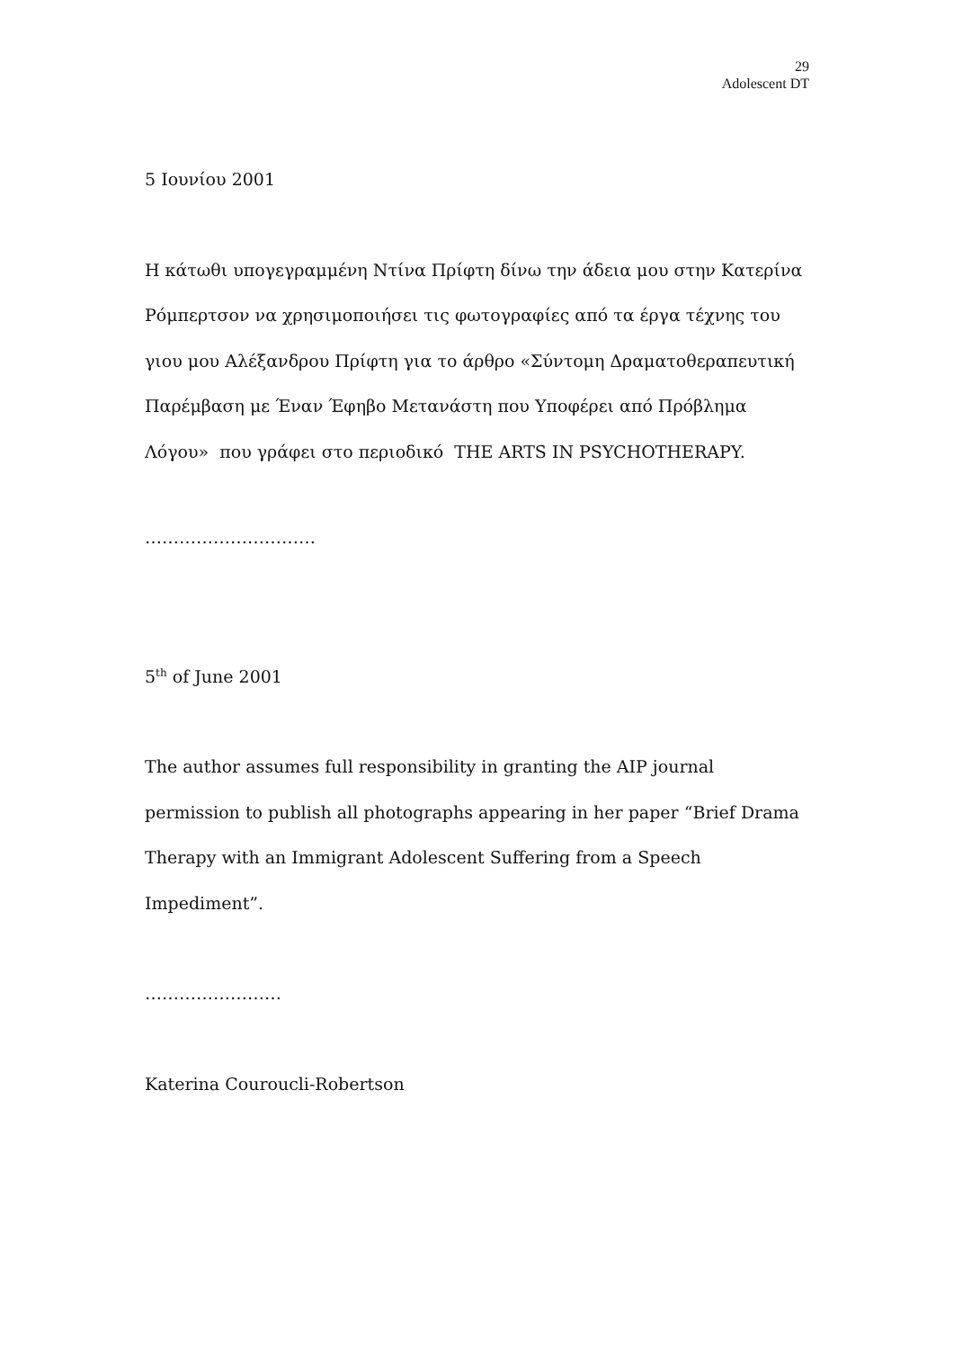29
Adolescent DT
5 Ιουνίου 2001
Η κάτωθι υπογεγραμμένη Ντίνα Πρίφτη δίνω την άδεια μου στην Κατερίνα Ρόμπερτσον να χρησιμοποιήσει τις φωτογραφίες από τα έργα τέχνης του γιου μου Αλέξανδρου Πρίφτη για το άρθρο «Σύντομη Δραματοθεραπευτική Παρέμβαση με Έναν Έφηβο Μετανάστη που Υποφέρει από Πρόβλημα Λόγου» που γράφει στο περιοδικό THE ARTS IN PSYCHOTHERAPY.
…………………………
5<sup>th</sup> of June 2001
The author assumes full responsibility in granting the AIP journal permission to publish all photographs appearing in her paper “Brief Drama Therapy with an Immigrant Adolescent Suffering from a Speech Impediment”.
……………………
Katerina Couroucli-Robertson